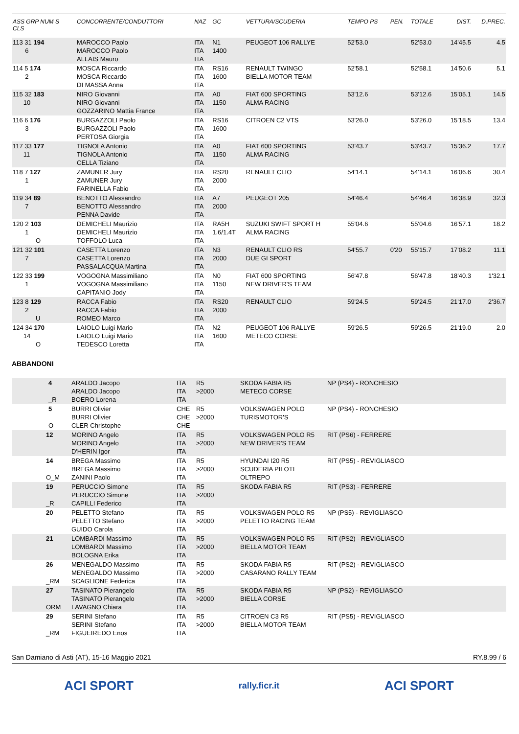| ASS GRP NUM S CLS | CONCORRENTE/CONDUTTORI | NAZ | GC | VETTURA/SCUDERIA | TEMPO PS | PEN. | TOTALE | DIST. | D.PREC. |
| --- | --- | --- | --- | --- | --- | --- | --- | --- | --- |
| 113 31 194 6 | MAROCCO Paolo MAROCCO Paolo ALLAIS Mauro | ITA ITA ITA | N1 1400 | PEUGEOT 106 RALLYE | 52'53.0 | | 52'53.0 | 14'45.5 | 4.5 |
| 114 5 174 2 | MOSCA Riccardo MOSCA Riccardo DI MASSA Anna | ITA ITA ITA | RS16 1600 | RENAULT TWINGO BIELLA MOTOR TEAM | 52'58.1 | | 52'58.1 | 14'50.6 | 5.1 |
| 115 32 183 10 | NIRO Giovanni NIRO Giovanni GOZZARINO Mattia France | ITA ITA ITA | A0 1150 | FIAT 600 SPORTING ALMA RACING | 53'12.6 | | 53'12.6 | 15'05.1 | 14.5 |
| 116 6 176 3 | BURGAZZOLI Paolo BURGAZZOLI Paolo PERTOSA Giorgia | ITA ITA ITA | RS16 1600 | CITROEN C2 VTS | 53'26.0 | | 53'26.0 | 15'18.5 | 13.4 |
| 117 33 177 11 | TIGNOLA Antonio TIGNOLA Antonio CELLA Tiziano | ITA ITA ITA | A0 1150 | FIAT 600 SPORTING ALMA RACING | 53'43.7 | | 53'43.7 | 15'36.2 | 17.7 |
| 118 7 127 1 | ZAMUNER Jury ZAMUNER Jury FARINELLA Fabio | ITA ITA ITA | RS20 2000 | RENAULT CLIO | 54'14.1 | | 54'14.1 | 16'06.6 | 30.4 |
| 119 34 89 7 | BENOTTO Alessandro BENOTTO Alessandro PENNA Davide | ITA ITA ITA | A7 2000 | PEUGEOT 205 | 54'46.4 | | 54'46.4 | 16'38.9 | 32.3 |
| 120 2 103 1 O | DEMICHELI Maurizio DEMICHELI Maurizio TOFFOLO Luca | ITA ITA ITA | RA5H 1.6/1.4T | SUZUKI SWIFT SPORT H ALMA RACING | 55'04.6 | | 55'04.6 | 16'57.1 | 18.2 |
| 121 32 101 7 | CASETTA Lorenzo CASETTA Lorenzo PASSALACQUA Martina | ITA ITA ITA | N3 2000 | RENAULT CLIO RS DUE GI SPORT | 54'55.7 | 0'20 | 55'15.7 | 17'08.2 | 11.1 |
| 122 33 199 1 | VOGOGNA Massimiliano VOGOGNA Massimiliano CAPITANIO Jody | ITA ITA ITA | N0 1150 | FIAT 600 SPORTING NEW DRIVER'S TEAM | 56'47.8 | | 56'47.8 | 18'40.3 | 1'32.1 |
| 123 8 129 2 U | RACCA Fabio RACCA Fabio ROMEO Marco | ITA ITA ITA | RS20 2000 | RENAULT CLIO | 59'24.5 | | 59'24.5 | 21'17.0 | 2'36.7 |
| 124 34 170 14 O | LAIOLO Luigi Mario LAIOLO Luigi Mario TEDESCO Loretta | ITA ITA ITA | N2 1600 | PEUGEOT 106 RALLYE METECO CORSE | 59'26.5 | | 59'26.5 | 21'19.0 | 2.0 |
ABBANDONI
| 4 _R | ARALDO Jacopo ARALDO Jacopo BOERO Lorena | ITA ITA ITA | R5 >2000 | SKODA FABIA R5 METECO CORSE | NP (PS4) - RONCHESIO |
| 5 O | BURRI Olivier BURRI Olivier CLER Christophe | CHE CHE CHE | R5 >2000 | VOLKSWAGEN POLO TURISMOTOR'S | NP (PS4) - RONCHESIO |
| 12 | MORINO Angelo MORINO Angelo D'HERIN Igor | ITA ITA ITA | R5 >2000 | VOLKSWAGEN POLO R5 NEW DRIVER'S TEAM | RIT (PS6) - FERRERE |
| 14 O_M | BREGA Massimo BREGA Massimo ZANINI Paolo | ITA ITA ITA | R5 >2000 | HYUNDAI I20 R5 SCUDERIA PILOTI OLTREPO | RIT (PS5) - REVIGLIASCO |
| 19 _R | PERUCCIO Simone PERUCCIO Simone CAPILLI Federico | ITA ITA ITA | R5 >2000 | SKODA FABIA R5 | RIT (PS3) - FERRERE |
| 20 | PELETTO Stefano PELETTO Stefano GUIDO Carola | ITA ITA ITA | R5 >2000 | VOLKSWAGEN POLO R5 PELETTO RACING TEAM | NP (PS5) - REVIGLIASCO |
| 21 | LOMBARDI Massimo LOMBARDI Massimo BOLOGNA Erika | ITA ITA ITA | R5 >2000 | VOLKSWAGEN POLO R5 BIELLA MOTOR TEAM | RIT (PS2) - REVIGLIASCO |
| 26 _RM | MENEGALDO Massimo MENEGALDO Massimo SCAGLIONE Federica | ITA ITA ITA | R5 >2000 | SKODA FABIA R5 CASARANO RALLY TEAM | RIT (PS2) - REVIGLIASCO |
| 27 ORM | TASINATO Pierangelo TASINATO Pierangelo LAVAGNO Chiara | ITA ITA ITA | R5 >2000 | SKODA FABIA R5 BIELLA CORSE | NP (PS2) - REVIGLIASCO |
| 29 _RM | SERINI Stefano SERINI Stefano FIGUEIREDO Enos | ITA ITA ITA | R5 >2000 | CITROEN C3 R5 BIELLA MOTOR TEAM | RIT (PS5) - REVIGLIASCO |
San Damiano di Asti (AT), 15-16 Maggio 2021 RY.8.99 / 6
ACI SPORT rally.ficr.it ACI SPORT